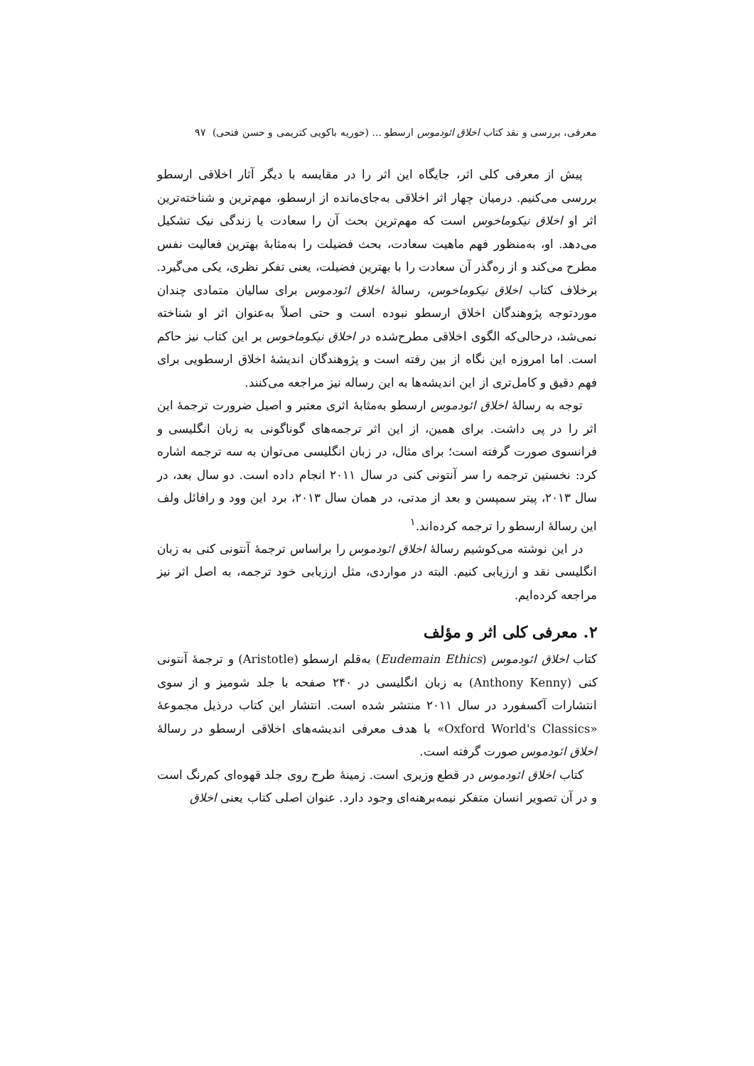معرفی، بررسی و نقد کتاب اخلاق ائودموس ارسطو ... (حوریه باکویی کتریمی و حسن فتحی) ۹۷
پیش از معرفی کلی اثر، جایگاه این اثر را در مقایسه با دیگر آثار اخلاقی ارسطو بررسی می‌کنیم. درمیان چهار اثر اخلاقی به‌جای‌مانده از ارسطو، مهم‌ترین و شناخته‌ترین اثر او اخلاق نیکوماخوس است که مهم‌ترین بحث آن را سعادت یا زندگی نیک تشکیل می‌دهد. او، به‌منظور فهم ماهیت سعادت، بحث فضیلت را به‌مثابهٔ بهترین فعالیت نفس مطرح می‌کند و از ره‌گذر آن سعادت را با بهترین فضیلت، یعنی تفکر نظری، یکی می‌گیرد. برخلاف کتاب اخلاق نیکوماخوس، رسالهٔ اخلاق ائودموس برای سالیان متمادی چندان موردتوجه پژوهندگان اخلاق ارسطو نبوده است و حتی اصلاً به‌عنوان اثر او شناخته نمی‌شد، درحالی‌که الگوی اخلاقی مطرح‌شده در اخلاق نیکوماخوس بر این کتاب نیز حاکم است. اما امروزه این نگاه از بین رفته است و پژوهندگان اندیشهٔ اخلاق ارسطویی برای فهم دقیق و کامل‌تری از این اندیشه‌ها به این رساله نیز مراجعه می‌کنند.
توجه به رسالهٔ اخلاق ائودموس ارسطو به‌مثابهٔ اثری معتبر و اصیل ضرورت ترجمهٔ این اثر را در پی داشت. برای همین، از این اثر ترجمه‌های گوناگونی به زبان انگلیسی و فرانسوی صورت گرفته است؛ برای مثال، در زبان انگلیسی می‌توان به سه ترجمه اشاره کرد: نخستین ترجمه را سر آنتونی کنی در سال ۲۰۱۱ انجام داده است. دو سال بعد، در سال ۲۰۱۳، پیتر سمپسن و بعد از مدتی، در همان سال ۲۰۱۳، برد این وود و رافائل ولف این رسالهٔ ارسطو را ترجمه کرده‌اند.<sup>۱</sup>
در این نوشته می‌کوشیم رسالهٔ اخلاق ائودموس را براساس ترجمهٔ آنتونی کنی به زبان انگلیسی نقد و ارزیابی کنیم. البته در مواردی، مثل ارزیابی خود ترجمه، به اصل اثر نیز مراجعه کرده‌ایم.
۲. معرفی کلی اثر و مؤلف
کتاب اخلاق ائودموس (Eudemain Ethics) به‌قلم ارسطو (Aristotle) و ترجمهٔ آنتونی کنی (Anthony Kenny) به زبان انگلیسی در ۲۴۰ صفحه با جلد شومیز و از سوی انتشارات آکسفورد در سال ۲۰۱۱ منتشر شده است. انتشار این کتاب درذیل مجموعهٔ «Oxford World's Classics» با هدف معرفی اندیشه‌های اخلاقی ارسطو در رسالهٔ اخلاق ائودموس صورت گرفته است.
کتاب اخلاق ائودموس در قطع وزیری است. زمینهٔ طرح روی جلد قهوه‌ای کم‌رنگ است و در آن تصویر انسان متفکر نیمه‌برهنه‌ای وجود دارد. عنوان اصلی کتاب یعنی اخلاق